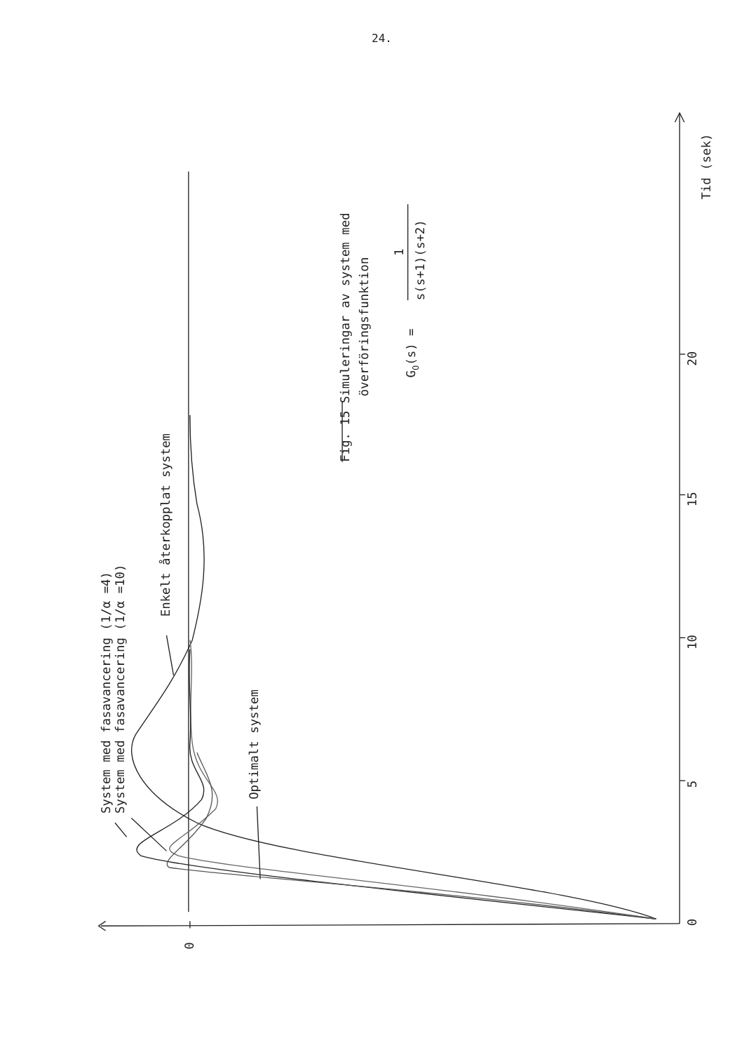24.
System med fasavancering (1/α =4)
System med fasavancering (1/α =10)
Enkelt återkopplat system
Optimalt system
0
0
5
10
15
20
Tid (sek)
Fig. 15 Simuleringar av system med
överföringsfunktion
GO(s) =
1
s(s+1)(s+2)